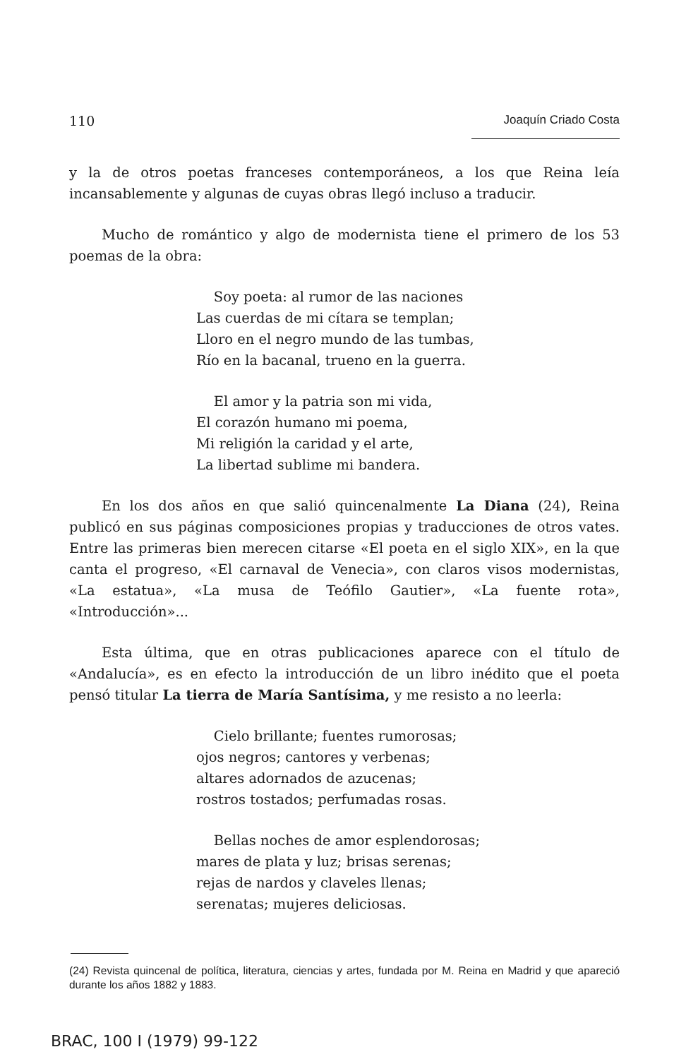110 Joaquín Criado Costa
y la de otros poetas franceses contemporáneos, a los que Reina leía incansablemente y algunas de cuyas obras llegó incluso a traducir.
Mucho de romántico y algo de modernista tiene el primero de los 53 poemas de la obra:
Soy poeta: al rumor de las naciones
Las cuerdas de mi cítara se templan;
Lloro en el negro mundo de las tumbas,
Río en la bacanal, trueno en la guerra.
El amor y la patria son mi vida,
El corazón humano mi poema,
Mi religión la caridad y el arte,
La libertad sublime mi bandera.
En los dos años en que salió quincenalmente La Diana (24), Reina publicó en sus páginas composiciones propias y traducciones de otros vates. Entre las primeras bien merecen citarse «El poeta en el siglo XIX», en la que canta el progreso, «El carnaval de Venecia», con claros visos modernistas, «La estatua», «La musa de Teófilo Gautier», «La fuente rota», «Introducción»...
Esta última, que en otras publicaciones aparece con el título de «Andalucía», es en efecto la introducción de un libro inédito que el poeta pensó titular La tierra de María Santísima, y me resisto a no leerla:
Cielo brillante; fuentes rumorosas;
ojos negros; cantores y verbenas;
altares adornados de azucenas;
rostros tostados; perfumadas rosas.
Bellas noches de amor esplendorosas;
mares de plata y luz; brisas serenas;
rejas de nardos y claveles llenas;
serenatas; mujeres deliciosas.
(24) Revista quincenal de política, literatura, ciencias y artes, fundada por M. Reina en Madrid y que apareció durante los años 1882 y 1883.
BRAC, 100 I (1979) 99-122